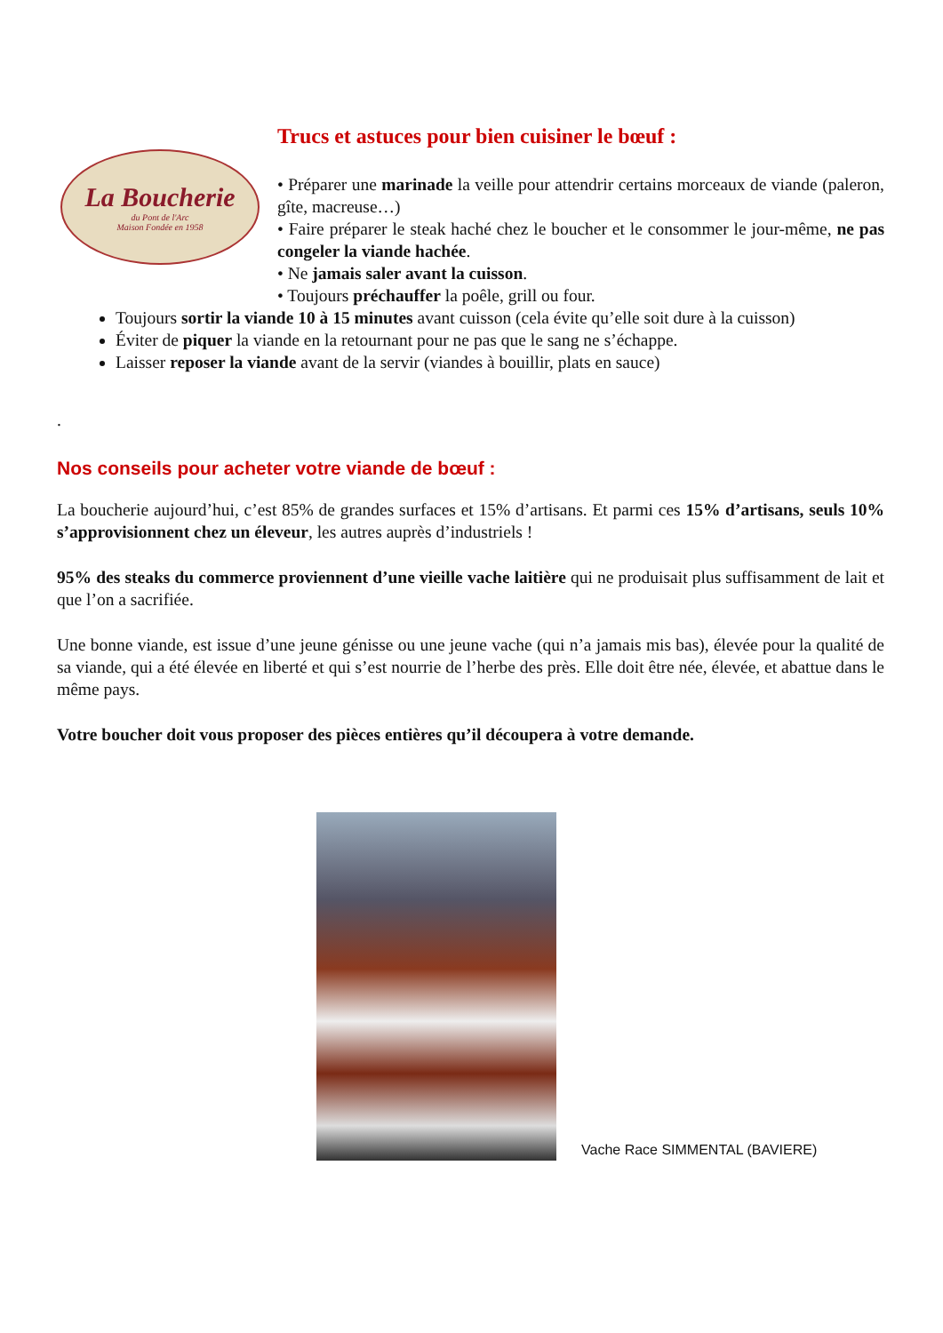La Boucherie
du Pont de l'Arc
Maison Fondée en 1958
Trucs et astuces pour bien cuisiner le bœuf :
• Préparer une marinade la veille pour attendrir certains morceaux de viande (paleron, gîte, macreuse…)
• Faire préparer le steak haché chez le boucher et le consommer le jour-même, ne pas congeler la viande hachée.
• Ne jamais saler avant la cuisson.
• Toujours préchauffer la poêle, grill ou four.
Toujours sortir la viande 10 à 15 minutes avant cuisson (cela évite qu’elle soit dure à la cuisson)
Éviter de piquer la viande en la retournant pour ne pas que le sang ne s’échappe.
Laisser reposer la viande avant de la servir (viandes à bouillir, plats en sauce)
.
Nos conseils pour acheter votre viande de bœuf :
La boucherie aujourd’hui, c’est 85% de grandes surfaces et 15% d’artisans. Et parmi ces 15% d’artisans, seuls 10% s’approvisionnent chez un éleveur, les autres auprès d’industriels !
95% des steaks du commerce proviennent d’une vieille vache laitière qui ne produisait plus suffisamment de lait et que l’on a sacrifiée.
Une bonne viande, est issue d’une jeune génisse ou une jeune vache (qui n’a jamais mis bas), élevée pour la qualité de sa viande, qui a été élevée en liberté et qui s’est nourrie de l’herbe des près. Elle doit être née, élevée, et abattue dans le même pays.
Votre boucher doit vous proposer des pièces entières qu’il découpera à votre demande.
Vache Race SIMMENTAL (BAVIERE)